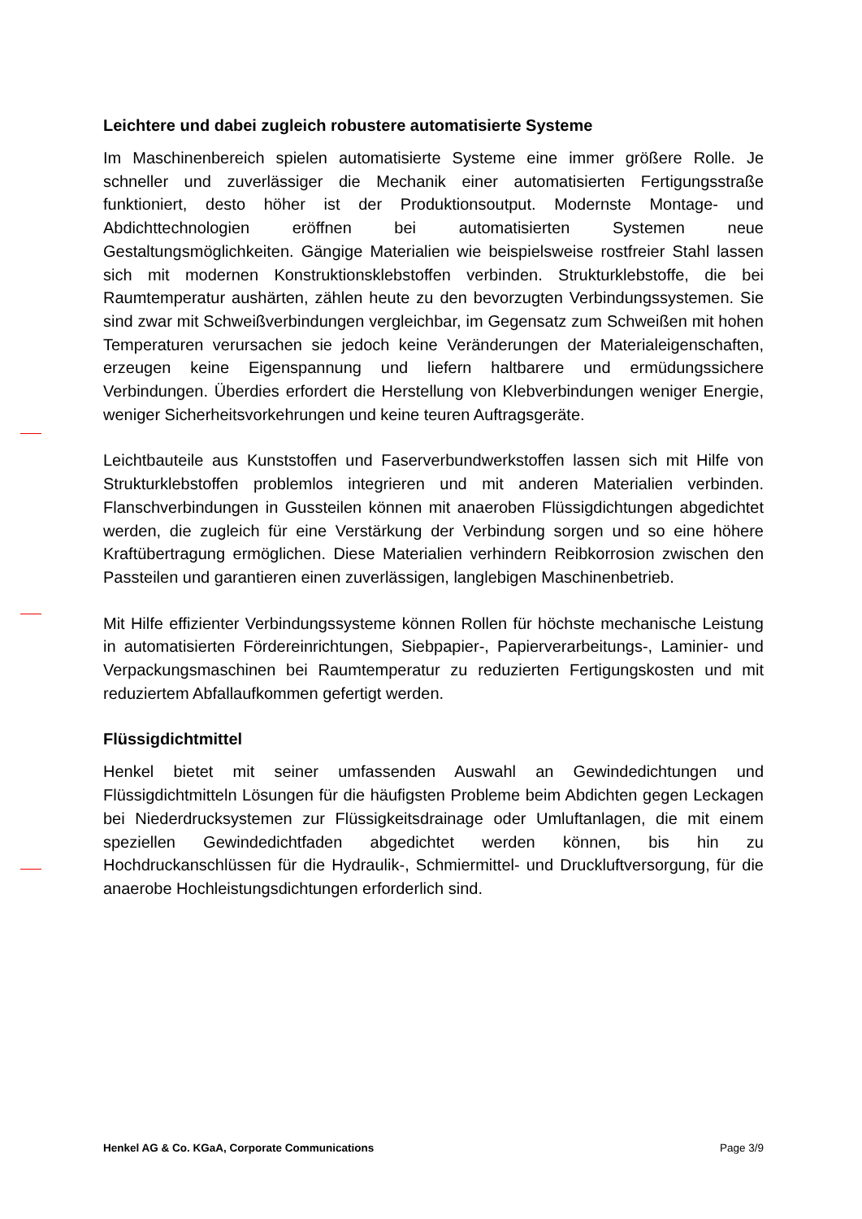Leichtere und dabei zugleich robustere automatisierte Systeme
Im Maschinenbereich spielen automatisierte Systeme eine immer größere Rolle. Je schneller und zuverlässiger die Mechanik einer automatisierten Fertigungsstraße funktioniert, desto höher ist der Produktionsoutput. Modernste Montage- und Abdichttechnologien eröffnen bei automatisierten Systemen neue Gestaltungsmöglichkeiten. Gängige Materialien wie beispielsweise rostfreier Stahl lassen sich mit modernen Konstruktionsklebstoffen verbinden. Strukturklebstoffe, die bei Raumtemperatur aushärten, zählen heute zu den bevorzugten Verbindungssystemen. Sie sind zwar mit Schweißverbindungen vergleichbar, im Gegensatz zum Schweißen mit hohen Temperaturen verursachen sie jedoch keine Veränderungen der Materialeigenschaften, erzeugen keine Eigenspannung und liefern haltbarere und ermüdungssichere Verbindungen. Überdies erfordert die Herstellung von Klebverbindungen weniger Energie, weniger Sicherheitsvorkehrungen und keine teuren Auftragsgeräte.
Leichtbauteile aus Kunststoffen und Faserverbundwerkstoffen lassen sich mit Hilfe von Strukturklebstoffen problemlos integrieren und mit anderen Materialien verbinden. Flanschverbindungen in Gussteilen können mit anaeroben Flüssigdichtungen abgedichtet werden, die zugleich für eine Verstärkung der Verbindung sorgen und so eine höhere Kraftübertragung ermöglichen. Diese Materialien verhindern Reibkorrosion zwischen den Passteilen und garantieren einen zuverlässigen, langlebigen Maschinenbetrieb.
Mit Hilfe effizienter Verbindungssysteme können Rollen für höchste mechanische Leistung in automatisierten Fördereinrichtungen, Siebpapier-, Papierverarbeitungs-, Laminier- und Verpackungsmaschinen bei Raumtemperatur zu reduzierten Fertigungskosten und mit reduziertem Abfallaufkommen gefertigt werden.
Flüssigdichtmittel
Henkel bietet mit seiner umfassenden Auswahl an Gewindedichtungen und Flüssigdichtmitteln Lösungen für die häufigsten Probleme beim Abdichten gegen Leckagen bei Niederdrucksystemen zur Flüssigkeitsdrainage oder Umluftanlagen, die mit einem speziellen Gewindedichtfaden abgedichtet werden können, bis hin zu Hochdruckanschlüssen für die Hydraulik-, Schmiermittel- und Druckluftversorgung, für die anaerobe Hochleistungsdichtungen erforderlich sind.
Henkel AG & Co. KGaA, Corporate Communications Page 3/9